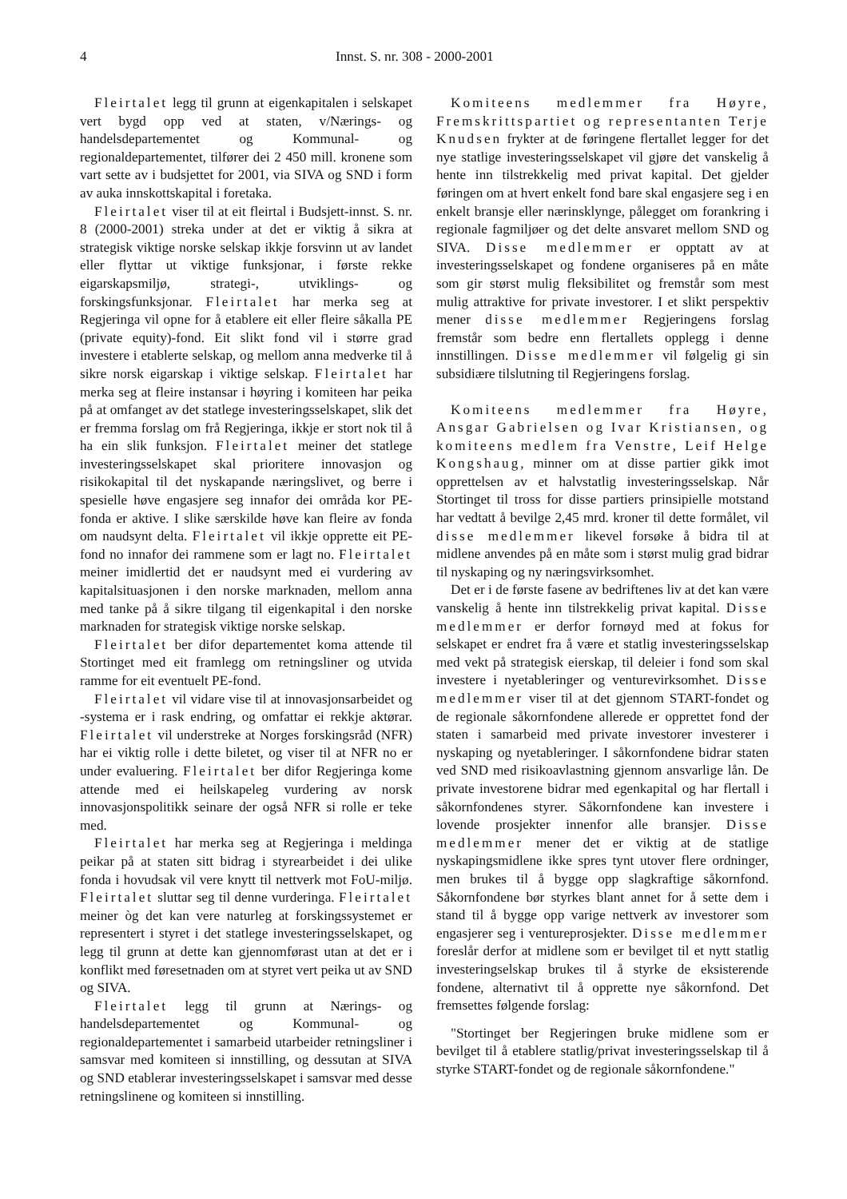4 Innst. S. nr. 308 - 2000-2001
Fleirtalet legg til grunn at eigenkapitalen i selskapet vert bygd opp ved at staten, v/Nærings- og handelsdepartementet og Kommunal- og regionaldepartementet, tilfører dei 2 450 mill. kronene som vart sette av i budsjettet for 2001, via SIVA og SND i form av auka innskottskapital i foretaka.
Fleirtalet viser til at eit fleirtal i Budsjett-innst. S. nr. 8 (2000-2001) streka under at det er viktig å sikra at strategisk viktige norske selskap ikkje forsvinn ut av landet eller flyttar ut viktige funksjonar, i første rekke eigarskapsmiljø, strategi-, utviklings- og forskingsfunksjonar. Fleirtalet har merka seg at Regjeringa vil opne for å etablere eit eller fleire såkalla PE (private equity)-fond. Eit slikt fond vil i større grad investere i etablerte selskap, og mellom anna medverke til å sikre norsk eigarskap i viktige selskap. Fleirtalet har merka seg at fleire instansar i høyring i komiteen har peika på at omfanget av det statlege investeringsselskapet, slik det er fremma forslag om frå Regjeringa, ikkje er stort nok til å ha ein slik funksjon. Fleirtalet meiner det statlege investeringsselskapet skal prioritere innovasjon og risikokapital til det nyskapande næringslivet, og berre i spesielle høve engasjere seg innafor dei områda kor PE-fonda er aktive. I slike særskilde høve kan fleire av fonda om naudsynt delta. Fleirtalet vil ikkje opprette eit PE-fond no innafor dei rammene som er lagt no. Fleirtalet meiner imidlertid det er naudsynt med ei vurdering av kapitalsituasjonen i den norske marknaden, mellom anna med tanke på å sikre tilgang til eigenkapital i den norske marknaden for strategisk viktige norske selskap.
Fleirtalet ber difor departementet koma attende til Stortinget med eit framlegg om retningsliner og utvida ramme for eit eventuelt PE-fond.
Fleirtalet vil vidare vise til at innovasjonsarbeidet og -systema er i rask endring, og omfattar ei rekkje aktørar. Fleirtalet vil understreke at Norges forskingsråd (NFR) har ei viktig rolle i dette biletet, og viser til at NFR no er under evaluering. Fleirtalet ber difor Regjeringa kome attende med ei heilskapeleg vurdering av norsk innovasjonspolitikk seinare der også NFR si rolle er teke med.
Fleirtalet har merka seg at Regjeringa i meldinga peikar på at staten sitt bidrag i styrearbeidet i dei ulike fonda i hovudsak vil vere knytt til nettverk mot FoU-miljø. Fleirtalet sluttar seg til denne vurderinga. Fleirtalet meiner òg det kan vere naturleg at forskingssystemet er representert i styret i det statlege investeringsselskapet, og legg til grunn at dette kan gjennomførast utan at det er i konflikt med føresetnaden om at styret vert peika ut av SND og SIVA.
Fleirtalet legg til grunn at Nærings- og handelsdepartementet og Kommunal- og regionaldepartementet i samarbeid utarbeider retningsliner i samsvar med komiteen si innstilling, og dessutan at SIVA og SND etablerar investeringsselskapet i samsvar med desse retningslinene og komiteen si innstilling.
Komiteens medlemmer fra Høyre, Fremskrittspartiet og representanten Terje Knudsen frykter at de føringene flertallet legger for det nye statlige investeringsselskapet vil gjøre det vanskelig å hente inn tilstrekkelig med privat kapital. Det gjelder føringen om at hvert enkelt fond bare skal engasjere seg i en enkelt bransje eller nærinsklynge, pålegget om forankring i regionale fagmiljøer og det delte ansvaret mellom SND og SIVA. Disse medlemmer er opptatt av at investeringsselskapet og fondene organiseres på en måte som gir størst mulig fleksibilitet og fremstår som mest mulig attraktive for private investorer. I et slikt perspektiv mener disse medlemmer Regjeringens forslag fremstår som bedre enn flertallets opplegg i denne innstillingen. Disse medlemmer vil følgelig gi sin subsidiære tilslutning til Regjeringens forslag.
Komiteens medlemmer fra Høyre, Ansgar Gabrielsen og Ivar Kristiansen, og komiteens medlem fra Venstre, Leif Helge Kongshaug, minner om at disse partier gikk imot opprettelsen av et halvstatlig investeringsselskap. Når Stortinget til tross for disse partiers prinsipielle motstand har vedtatt å bevilge 2,45 mrd. kroner til dette formålet, vil disse medlemmer likevel forsøke å bidra til at midlene anvendes på en måte som i størst mulig grad bidrar til nyskaping og ny næringsvirksomhet.
Det er i de første fasene av bedriftenes liv at det kan være vanskelig å hente inn tilstrekkelig privat kapital. Disse medlemmer er derfor fornøyd med at fokus for selskapet er endret fra å være et statlig investeringsselskap med vekt på strategisk eierskap, til deleier i fond som skal investere i nyetableringer og venturevirksomhet. Disse medlemmer viser til at det gjennom START-fondet og de regionale såkornfondene allerede er opprettet fond der staten i samarbeid med private investorer investerer i nyskaping og nyetableringer. I såkornfondene bidrar staten ved SND med risikoavlastning gjennom ansvarlige lån. De private investorene bidrar med egenkapital og har flertall i såkornfondenes styrer. Såkornfondene kan investere i lovende prosjekter innenfor alle bransjer. Disse medlemmer mener det er viktig at de statlige nyskapingsmidlene ikke spres tynt utover flere ordninger, men brukes til å bygge opp slagkraftige såkornfond. Såkornfondene bør styrkes blant annet for å sette dem i stand til å bygge opp varige nettverk av investorer som engasjerer seg i ventureprosjekter. Disse medlemmer foreslår derfor at midlene som er bevilget til et nytt statlig investeringselskap brukes til å styrke de eksisterende fondene, alternativt til å opprette nye såkornfond. Det fremsettes følgende forslag:
"Stortinget ber Regjeringen bruke midlene som er bevilget til å etablere statlig/privat investeringsselskap til å styrke START-fondet og de regionale såkornfondene."